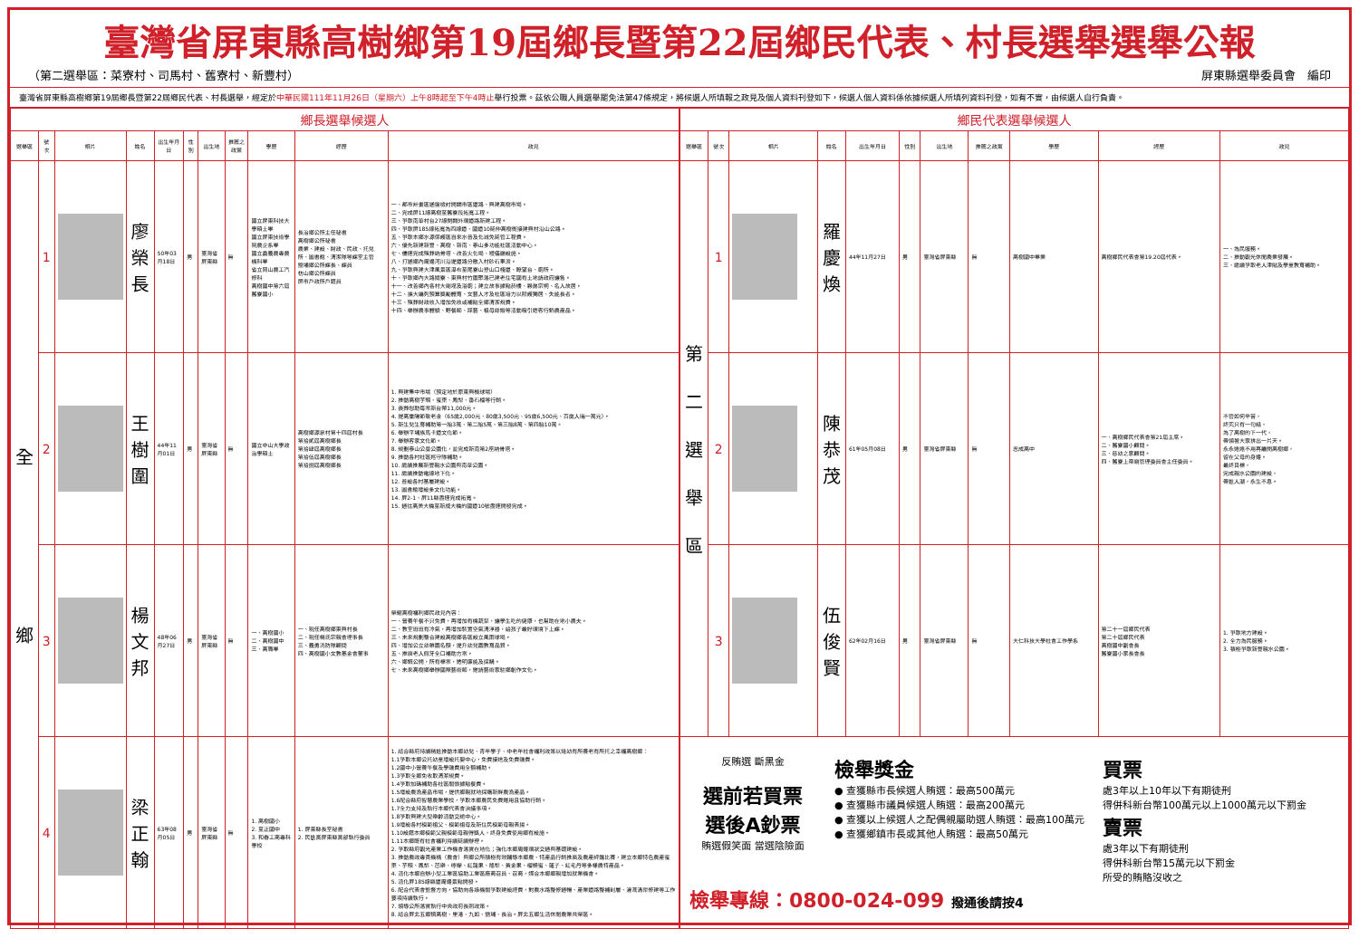臺灣省屏東縣高樹鄉第19屆鄉長暨第22屆鄉民代表、村長選舉選舉公報
（第二選舉區：菜寮村、司馬村、舊寮村、新豐村） 屏東縣選舉委員會　編印
臺灣省屏東縣高樹鄉第19屆鄉長暨第22屆鄉民代表、村長選舉，經定於中華民國111年11月26日（星期六）上午8時起至下午4時止舉行投票。茲依公職人員選舉罷免法第47條規定，將候選人所填報之政見及個人資料刊登如下，候選人個人資料係依據候選人所填列資料刊登，如有不實，由候選人自行負責。
| 鄉長選舉候選人 | | | | | | | | | | |
| 選舉區 | 號次 | 相片 | 姓名 | 出生年月日 | 性別 | 出生地 | 推薦之政黨 | 學歷 | 經歷 | 政見 |
| 全 鄉 | 1 | | 廖榮長 | 50年03月18日 | 男 | 臺灣省屏東縣 | 無 | 國立屏東科技大學碩士畢 國立屏東技術學院農企系畢 國立嘉義農專農機科畢 省立岡山農工汽修科 高樹國中第六屆 舊寮國小 | 長治鄉公所主任秘書 高樹鄉公所秘書 農業、建設、財政、民政、托兒所、圖書館、清潔隊等課室主管 鹽埔鄉公所課長、課員 枋山鄉公所課員 屏市戶政所戶籍員 | 一、都市計畫區通盤檢討開闢市區道路、興建高樹市場。 二、完成屏11線高樹至舊寮段拓寬工程。 三、爭取南華村台27線開闢外環道路新建工程。 四、爭取屏185線拓寬為四線道、國道10延伸高樹銜接建興村沿山公路。 五、爭取本鄉水源保護區自來水普及化減免延管工程費。 六、優先新建新豐、高樹、新南、泰山多功能社區活動中心。 七、儘速完成殯葬納骨塔、改善火化場、禮儀廳設施。 八、打通鄉內周邊河川沿堤道路分散入村砂石車流。 九、爭取興建大津風景區瀑布至尾寮山登山口棧道、瞭望台、廁所。 十、爭取鄉內大路關寮、東興村竹圍聚落已建老住宅國有土地請政府讓售。 十一、改善鄉內各村大廟埕及浴廁；建立故事據點菸樓、夥房宗祠、名人故居。 十二、擴大編列預算獎勵體育、文藝人才及社區培力以照護獨居、失能長者。 十三、殯葬財政收入增加免收或補貼全鄉清潔規費。 十四、舉辦農事體驗、野餐節、踩藝、祖母綠婚等活動吸引遊客行銷農產品。 |
| | 2 | | 王樹圍 | 44年11月01日 | 男 | 臺灣省屏東縣 | 無 | 國立中山大學政治學碩士 | 高樹鄉源泉村第十四屆村長 第拾貳屆高樹鄉長 第拾肆屆高樹鄉長 第拾伍屆高樹鄉長 第拾捌屆高樹鄉長 | 1. 興建集中市場（預定地於原東興槌球場） 2. 推動高樹芋頭、蜜棗、鳳梨、番石榴等行銷。 3. 喪葬慰助每案新台幣11,000元。 4. 提高重陽節敬老金（65歲2,000元、80歲3,500元、95歲6,500元、百歲人瑞一萬元）。 5. 新生兒生育補助第一胎3萬、第二胎5萬、第三胎8萬、第四胎10萬。 6. 舉辦平埔族馬卡道文化節。 7. 舉辦客家文化節。 8. 規劃泰山公墓公園化，並完成新南第2座納骨塔。 9. 推動各村社區巡守隊補助。 10. 繼續推展新豐親水公園與南華公園。 11. 繼續推動電線地下化。 12. 普設各村基層建設。 13. 圖書館增設多文化功能。 14. 屏2-1、屏11縣盡速完成拓寬。 15. 通往高美大橋至新威大橋的國道10號盡速開發完成。 |
| | 3 | | 楊文邦 | 48年06月27日 | 男 | 臺灣省屏東縣 | 無 | 一、高樹國小 二、高樹國中 三、高職畢 | 一、現任高樹鄉東興村長 二、現任楊氏宗親會理事長 三、義勇消防隊顧問 四、高樹國小文教基金會董事 | 榮耀高樹福利鄉民政見內容： 一、營養午餐不只免費，再增加有機蔬菜，讓學生吃的健康，也幫助在地小農夫。 二、教室班班有冷氣，再增加裝置空氣清淨器，給孩子最好環境下上課。 三、未來規劃整合建設高樹鄉各區設立風雨球場。 四、增加公立幼稚園名額，提升幼兒園教育品質。 五、推廣老人假牙全口補助方案。 六、鄉鎮公開，所有標案，透明廉能及採購。 七、未來高樹鄉舉辦國際藝術節，邀請藝術家駐鄉創作文化。 |
| | 4 | | 梁正翰 | 63年08月05日 | 男 | 臺灣省屏東縣 | 無 | 1. 高樹國小 2. 至正國中 3. 和春工商專科學校 | 1. 屏東縣長室秘書 2. 民進黨屏東縣黨部執行委員 | 1. 結合縣府持續精進推動本鄉幼兒、青年學子、中老年社會福利政策以達幼有所養老有所托之幸福高樹鄉： 1.1爭取本鄉公托幼童增設托嬰中心，免費接送及免費雜費。 1.2國中小營養午餐及學雜費用全額補助。 1.3爭取全鄉免收取清潔規費。 1.4爭取加碼補助各社區關懷據點餐費。 1.5增設農漁產品市場，提供鄉親就地採購新鮮農漁產品。 1.6配合縣府智慧農業學校，爭取本鄉農民免費運用且協助行銷。 1.7全力支持及執行本鄉代表會決議事項。 1.8爭取興建大型樂齡活動交誼中心。 1.9增設各村模範祖父、模範祖母及新住民模範母親表揚。 1.10設籍本鄉模範父親模範母親得獎人，終身免費使用鄉有設施。 1.11本鄉既有社會福利持續延續辦理。 2. 爭取縣府觀光產業工作機會落實在地化；強化本鄉周邊環狀交通與基礎建設。 3. 推動農政專責機構（農會）與鄉公所積極有效輔導本鄉農、特產品行銷推廣及農產評鑑比賽，建立本鄉特色農產蜜棗、芋頭、鳳梨、芭樂、檸檬、紅龍果、酪梨、黃金果、榴槤蜜、蓮子、紅毛丹等多樣農特產品。 4. 活化本鄉自辦小型工業區協助工業區廠商召員、召商，媒合本鄉鄉親增加就業機會。 5. 活化屏185線縣道周邊景點開發。 6. 配合代表會監督方向，協助向各級機關爭取建設經費，對農水路整修通暢、產業道路整補封層、灌溉溝渠修建等工作要項持續執行。 7. 領導公所落實執行中央政府長照政策。 8. 結合屏北五鄉鎮高樹、里港、九如、鹽埔、長治。屏北五鄉生活休閒農業共榮區。 |
| 鄉民代表選舉候選人 | | | | | | | | | | |
| 選舉區 | 號次 | 相片 | 姓名 | 出生年月日 | 性別 | 出生地 | 推薦之政黨 | 學歷 | 經歷 | 政見 |
| 第 二 選 舉 區 | 1 | | 羅慶煥 | 44年11月27日 | 男 | 臺灣省屏東縣 | 無 | 高樹國中畢業 | 高樹鄉民代表會第19.20屆代表。 | 一、為民服務。 二、推動觀光休閒農業發展。 三、繼續爭取老人津貼及學童教育補助。 |
| | 2 | | 陳恭茂 | 61年05月08日 | 男 | 臺灣省屏東縣 | 無 | 志成高中 | 一、高樹鄉民代表會第21屆主席。 二、舊寮國小顧問。 三、慈幼之家顧問。 四、舊寮上帝廟管理委員會主任委員。 | 不管如何辛苦， 終究只有一句話， 為了高樹的下一代， 帶領著大家拼出一片天。 永永遠遠不用再離開高樹鄉， 留在父母的身邊。 最終目標， 完成親水公園的建設， 帶進人潮，永生不息。 |
| | 3 | | 伍俊賢 | 62年02月16日 | 男 | 臺灣省屏東縣 | 無 | 大仁科技大學社會工作學系 | 第二十一屆鄉民代表 第二十屆鄉民代表 高樹國中副會長 舊寮國小家長會長 | 1. 爭取地方建設。 2. 全力為民服務。 3. 積極爭取新豐親水公園。 |
| 反賄選 斷黑金 選前若買票 選後A鈔票 賄選假笑面 當選陰險面 檢舉獎金 ● 查獲縣市長候選人賄選：最高500萬元 ● 查獲縣市議員候選人賄選：最高200萬元 ● 查獲以上候選人之配偶親屬助選人賄選：最高100萬元 ● 查獲鄉鎮市長或其他人賄選：最高50萬元 買票 處3年以上10年以下有期徒刑 得併科新台幣100萬元以上1000萬元以下罰金 賣票 處3年以下有期徒刑 得併科新台幣15萬元以下罰金 所受的賄賂沒收之 檢舉專線：0800-024-099 撥通後請按4 | | | | | | | | | | |